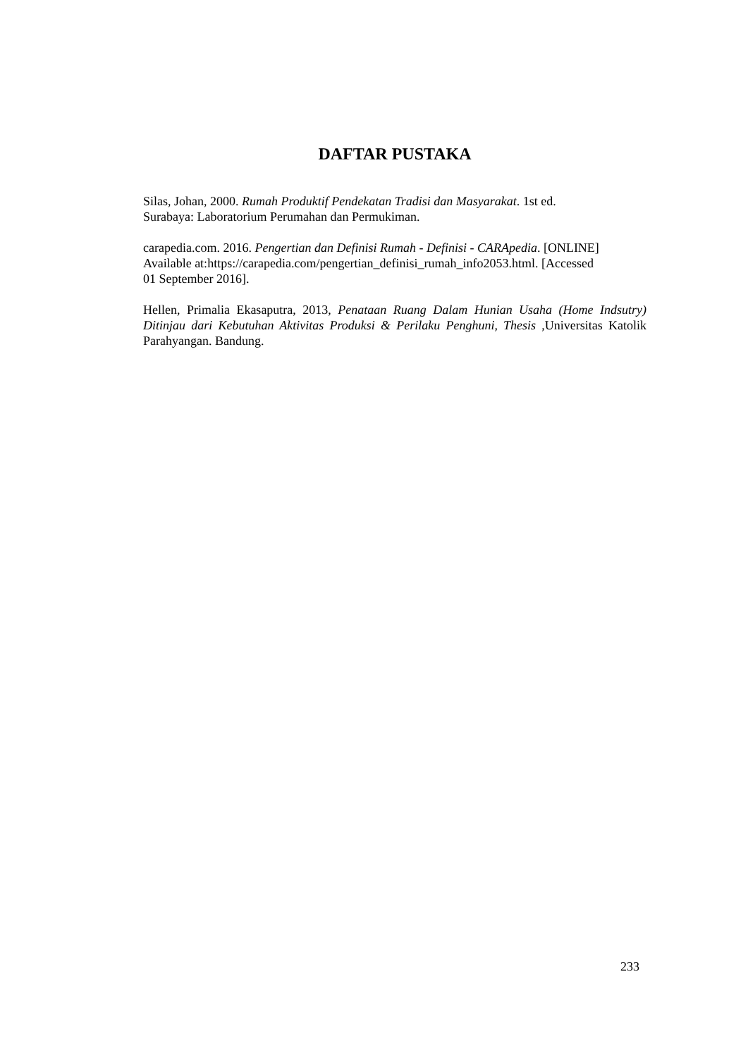DAFTAR PUSTAKA
Silas, Johan, 2000. Rumah Produktif Pendekatan Tradisi dan Masyarakat. 1st ed.
Surabaya: Laboratorium Perumahan dan Permukiman.
carapedia.com. 2016. Pengertian dan Definisi Rumah - Definisi - CARApedia. [ONLINE]
Available at:https://carapedia.com/pengertian_definisi_rumah_info2053.html. [Accessed
01 September 2016].
Hellen, Primalia Ekasaputra, 2013, Penataan Ruang Dalam Hunian Usaha (Home Indsutry) Ditinjau dari Kebutuhan Aktivitas Produksi & Perilaku Penghuni, Thesis ,Universitas Katolik Parahyangan. Bandung.
233